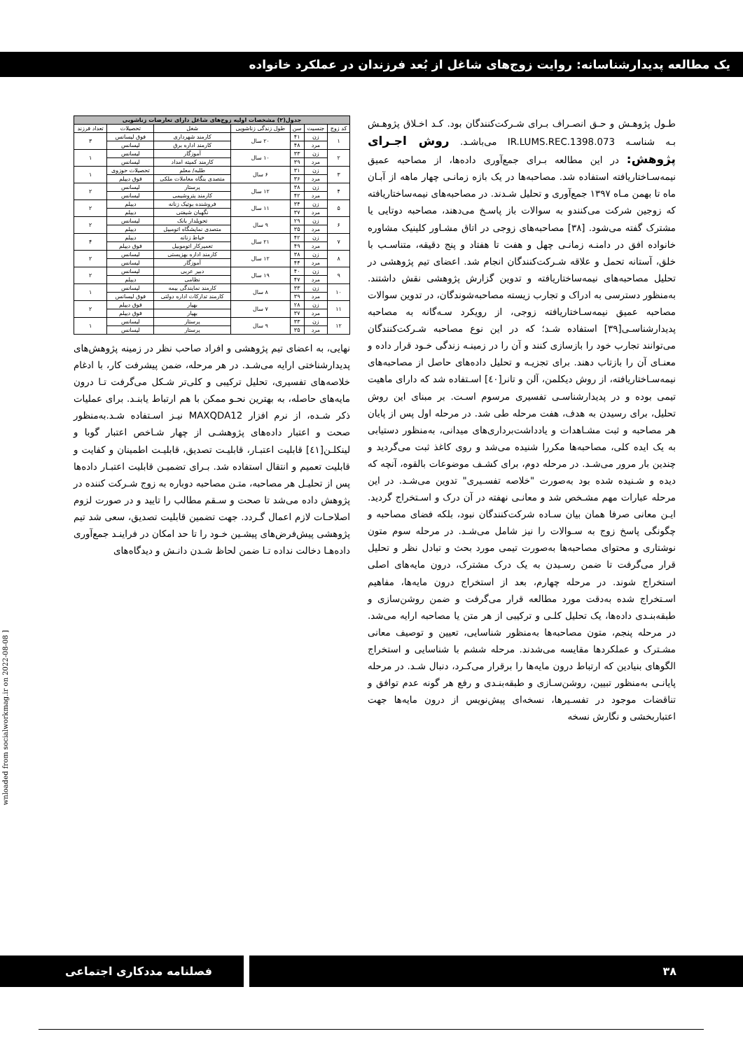یک مطالعه پدیدارشناسانه: روایت زوج‌های شاغل از بُعد فرزندان در عملکرد خانواده
طـول پژوهـش و حـق انصـراف بـرای شـرکت‌کنندگان بود. کـد اخـلاق پژوهـش بـه شناسـه IR.LUMS.REC.1398.073 می‌باشـد. روش اجـرای پژوهش: در این مطالعه بـرای جمع‌آوری داده‌ها، از مصاحبه عمیق نیمه‌سـاختاریافته استفاده شد. مصاحبه‌ها در یک بازه زمانـی چهار ماهه از آبـان ماه تا بهمن مـاه ۱۳۹۷ جمع‌آوری و تحلیل شـدند. در مصاحبه‌های نیمه‌ساختاریافته که زوجین شرکت می‌کنندو به سوالات باز پاسـخ می‌دهند، مصاحبه دوتایی یا مشترک گفته می‌شود. [۳۸] مصاحبه‌های زوجی در اتاق مشـاور کلینیک مشاوره خانواده افق در دامنـه زمانـی چهل و هفت تا هفتاد و پنج دقیقه، متناسـب با خلق، آستانه تحمل و علاقه شـرکت‌کنندگان انجام شد. اعضای تیم پژوهشی در تحلیل مصاحبه‌های نیمه‌ساختاریافته و تدوین گزارش پژوهشی نقش داشتند. به‌منظور دسترسی به ادراک و تجارب زیسته مصاحبه‌شوندگان، در تدوین سوالات مصاحبه عمیق نیمه‌سـاختاریافته زوجی، از رویکرد سـه‌گانه به مصاحبه پدیدارشناسـی[۳۹] استفاده شـد؛ که در این نوع مصاحبه شـرکت‌کنندگان می‌توانند تجارب خود را بازسازی کنند و آن را در زمینـه زندگی خـود قرار داده و معنـای آن را بازتاب دهند. برای تجزیـه و تحلیل داده‌های حاصل از مصاحبه‌های نیمه‌سـاختاریافته، از روش دیکلمن، آلن و تانر[٤٠] اسـتفاده شد که دارای ماهیت تیمی بوده و در پدیدارشناسـی تفسیری مرسوم اسـت. بر مبنای این روش تحلیل، برای رسیدن به هدف، هفت مرحله طی شد. در مرحله اول پس از پایان هر مصاحبه و ثبت مشـاهدات و یادداشت‌برداری‌های میدانی، به‌منظور دستیابی به یک ایده کلی، مصاحبه‌ها مکررا شنیده می‌شد و روی کاغذ ثبت می‌گردید و چندین بار مرور می‌شـد. در مرحله دوم، برای کشـف موضوعات بالقوه، آنچه که دیده و شـنیده شده بود به‌صورت "خلاصه تفسـیری" تدوین می‌شـد. در این مرحله عبارات مهم مشـخص شد و معانـی نهفته در آن درک و اسـتخراج گردید. ایـن معانی صرفا همان بیان سـاده شرکت‌کنندگان نبود، بلکه فضای مصاحبه و چگونگی پاسخ زوج به سـوالات را نیز شامل می‌شـد. در مرحله سوم متون نوشتاری و محتوای مصاحبه‌ها به‌صورت تیمی مورد بحث و تبادل نظر و تحلیل قرار می‌گرفت تا ضمن رسـیدن به یک درک مشترک، درون مایه‌های اصلی استخراج شوند. در مرحله چهارم، بعد از استخراج درون مایه‌ها، مفاهیم اسـتخراج شده به‌دقت مورد مطالعه قرار می‌گرفت و ضمن روشن‌سازی و طبقه‌بنـدی داده‌ها، یک تحلیل کلـی و ترکیبی از هر متن یا مصاحبه ارایه می‌شد. در مرحله پنجم، متون مصاحبه‌ها به‌منظور شناسایی، تعیین و توصیف معانی مشـترک و عملکردها مقایسه می‌شدند. مرحله ششم با شناسایی و استخراج الگوهای بنیادین که ارتباط درون مایه‌ها را برقرار می‌کـرد، دنبال شـد. در مرحله پایانـی به‌منظور تبیین، روشن‌سـازی و طبقه‌بنـدی و رفع هر گونه عدم توافق و تناقضات موجود در تفسـیرها، نسخه‌ای پیش‌نویس از درون مایه‌ها جهت اعتباربخشی و نگارش نسخه
| جدول(۲) مشخصات اولیه زوج‌های شاغل دارای تعارضات زناشویی | | | | | | |
| --- | --- | --- | --- | --- | --- | --- |
| کد زوج | جنسیت | سن | طول زندگی زناشویی | شغل | تحصیلات | تعداد فرزند |
| ۱ | زن | ۴۱ | ۲۰ سال | کارمند شهرداری | فوق لیسانس | ۳ |
| | مرد | ۴۸ | | کارمند اداره برق | لیسانس | |
| ۲ | زن | ۳۳ | ۱۰ سال | آموزگار | لیسانس | ۱ |
| | مرد | ۳۹ | | کارمند کمیته امداد | لیسانس | |
| ۳ | زن | ۳۱ | ۶ سال | طلبه/ معلم | تحصیلات حوزوی | ۱ |
| | مرد | ۳۶ | | متصدی بنگاه معاملات ملکی | فوق دیپلم | |
| ۴ | زن | ۳۸ | ۱۲ سال | پرستار | لیسانس | ۲ |
| | مرد | ۴۲ | | کارمند پتروشیمی | لیسانس | |
| ۵ | زن | ۳۴ | ۱۱ سال | فروشنده بوتیک زنانه | دیپلم | ۲ |
| | مرد | ۳۷ | | نگهبان شیفتی | دیپلم | |
| ۶ | زن | ۲۹ | ۹ سال | تحویلدار بانک | لیسانس | ۲ |
| | مرد | ۳۵ | | متصدی نمایشگاه اتومبیل | دیپلم | |
| ۷ | زن | ۴۲ | ۲۱ سال | خیاط زنانه | دیپلم | ۴ |
| | مرد | ۴۹ | | تعمیرکار اتوموبیل | فوق دیپلم | |
| ۸ | زن | ۳۸ | ۱۲ سال | کارمند اداره بهزیستی | لیسانس | ۲ |
| | مرد | ۴۴ | | آموزگار | لیسانس | |
| ۹ | زن | ۴۰ | ۱۹ سال | دبیر عربی | لیسانس | ۲ |
| | مرد | ۴۷ | | نظامی | دیپلم | |
| ۱۰ | زن | ۳۳ | ۸ سال | کارمند نمایندگی بیمه | لیسانس | ۱ |
| | مرد | ۳۹ | | کارمند تدارکات اداره دولتی | فوق لیسانس | |
| ۱۱ | زن | ۲۸ | ۷ سال | بهیار | فوق دیپلم | ۲ |
| | مرد | ۳۷ | | بهیار | فوق دیپلم | |
| ۱۲ | زن | ۳۳ | ۹ سال | پرستار | لیسانس | ۱ |
| | مرد | ۳۵ | | پرستار | لیسانس | |
نهایی، به اعضای تیم پژوهشی و افراد صاحب نظر در زمینه پژوهش‌های پدیدارشناختی ارایه می‌شـد. در هر مرحله، ضمن پیشرفت کار، با ادغام خلاصه‌های تفسیری، تحلیل ترکیبی و کلی‌تر شـکل می‌گرفت تـا درون مایه‌های حاصله، به بهترین نحـو ممکن با هم ارتباط یابنـد. برای عملیات ذکر شـده، از نرم افزار MAXQDA12 نیـز اسـتفاده شـد.به‌منظور صحت و اعتبار داده‌های پژوهشـی از چهار شـاخص اعتبار گوبا و لینکلـن[٤١] قابلیت اعتبـار، قابلیـت تصدیق، قابلیـت اطمینان و کفایت و قابلیت تعمیم و انتقال استفاده شد. بـرای تضمیـن قابلیت اعتبـار داده‌ها پس از تحلیـل هر مصاحبه، متـن مصاحبه دوباره به زوج شـرکت کننده در پژوهش داده می‌شد تا صحت و سـقم مطالب را تایید و در صورت لزوم اصلاحـات لازم اعمال گـردد. جهت تضمین قابلیت تصدیق، سعی شد تیم پژوهشی پیش‌فرض‌های پیشـین خـود را تا حد امکان در فراینـد جمع‌آوری داده‌هـا دخالت نداده تـا ضمن لحاظ شـدن دانـش و دیدگاه‌های
wnloaded from socialworkmag.ir on 2022-08-08 ]
۳۸ فصلنامه مددکاری اجتماعی